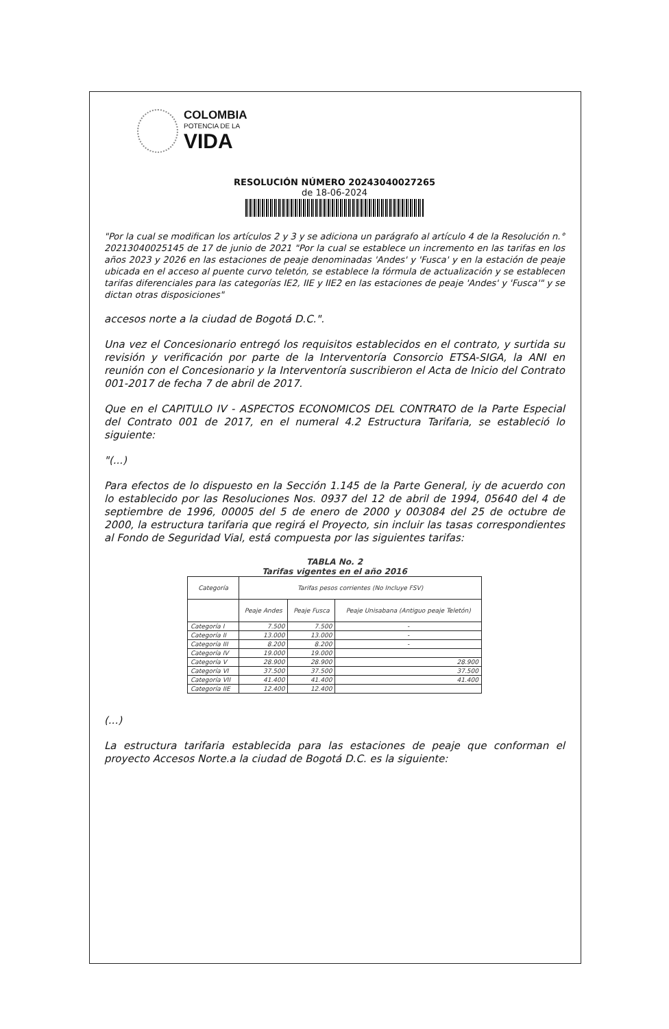COLOMBIA
POTENCIA DE LA
VIDA
RESOLUCIÓN NÚMERO 20243040027265
de 18-06-2024
"Por la cual se modifican los artículos 2 y 3 y se adiciona un parágrafo al artículo 4 de la Resolución n.° 20213040025145 de 17 de junio de 2021 "Por la cual se establece un incremento en las tarifas en los años 2023 y 2026 en las estaciones de peaje denominadas 'Andes' y 'Fusca' y en la estación de peaje ubicada en el acceso al puente curvo teletón, se establece la fórmula de actualización y se establecen tarifas diferenciales para las categorías IE2, IIE y IIE2 en las estaciones de peaje 'Andes' y 'Fusca'" y se dictan otras disposiciones"
accesos norte a la ciudad de Bogotá D.C.".
Una vez el Concesionario entregó los requisitos establecidos en el contrato, y surtida su revisión y verificación por parte de la Interventoría Consorcio ETSA-SIGA, la ANI en reunión con el Concesionario y la Interventoría suscribieron el Acta de Inicio del Contrato 001-2017 de fecha 7 de abril de 2017.
Que en el CAPITULO IV - ASPECTOS ECONOMICOS DEL CONTRATO de la Parte Especial del Contrato 001 de 2017, en el numeral 4.2 Estructura Tarifaria, se estableció lo siguiente:
"(...)
Para efectos de lo dispuesto en la Sección 1.145 de la Parte General, iy de acuerdo con lo establecido por las Resoluciones Nos. 0937 del 12 de abril de 1994, 05640 del 4 de septiembre de 1996, 00005 del 5 de enero de 2000 y 003084 del 25 de octubre de 2000, la estructura tarifaria que regirá el Proyecto, sin incluir las tasas correspondientes al Fondo de Seguridad Vial, está compuesta por las siguientes tarifas:
TABLA No. 2
Tarifas vigentes en el año 2016
| Categoría | Tarifas pesos corrientes (No Incluye FSV) | | |
| --- | --- | --- | --- |
| | Peaje Andes | Peaje Fusca | Peaje Unisabana (Antiguo peaje Teletón) |
| Categoría I | 7.500 | 7.500 | - |
| Categoría II | 13.000 | 13.000 | - |
| Categoría III | 8.200 | 8.200 | - |
| Categoría IV | 19.000 | 19.000 | |
| Categoría V | 28.900 | 28.900 | 28.900 |
| Categoría VI | 37.500 | 37.500 | 37.500 |
| Categoría VII | 41.400 | 41.400 | 41.400 |
| Categoría IIE | 12.400 | 12.400 | |
(...)
La estructura tarifaria establecida para las estaciones de peaje que conforman el proyecto Accesos Norte.a la ciudad de Bogotá D.C. es la siguiente: